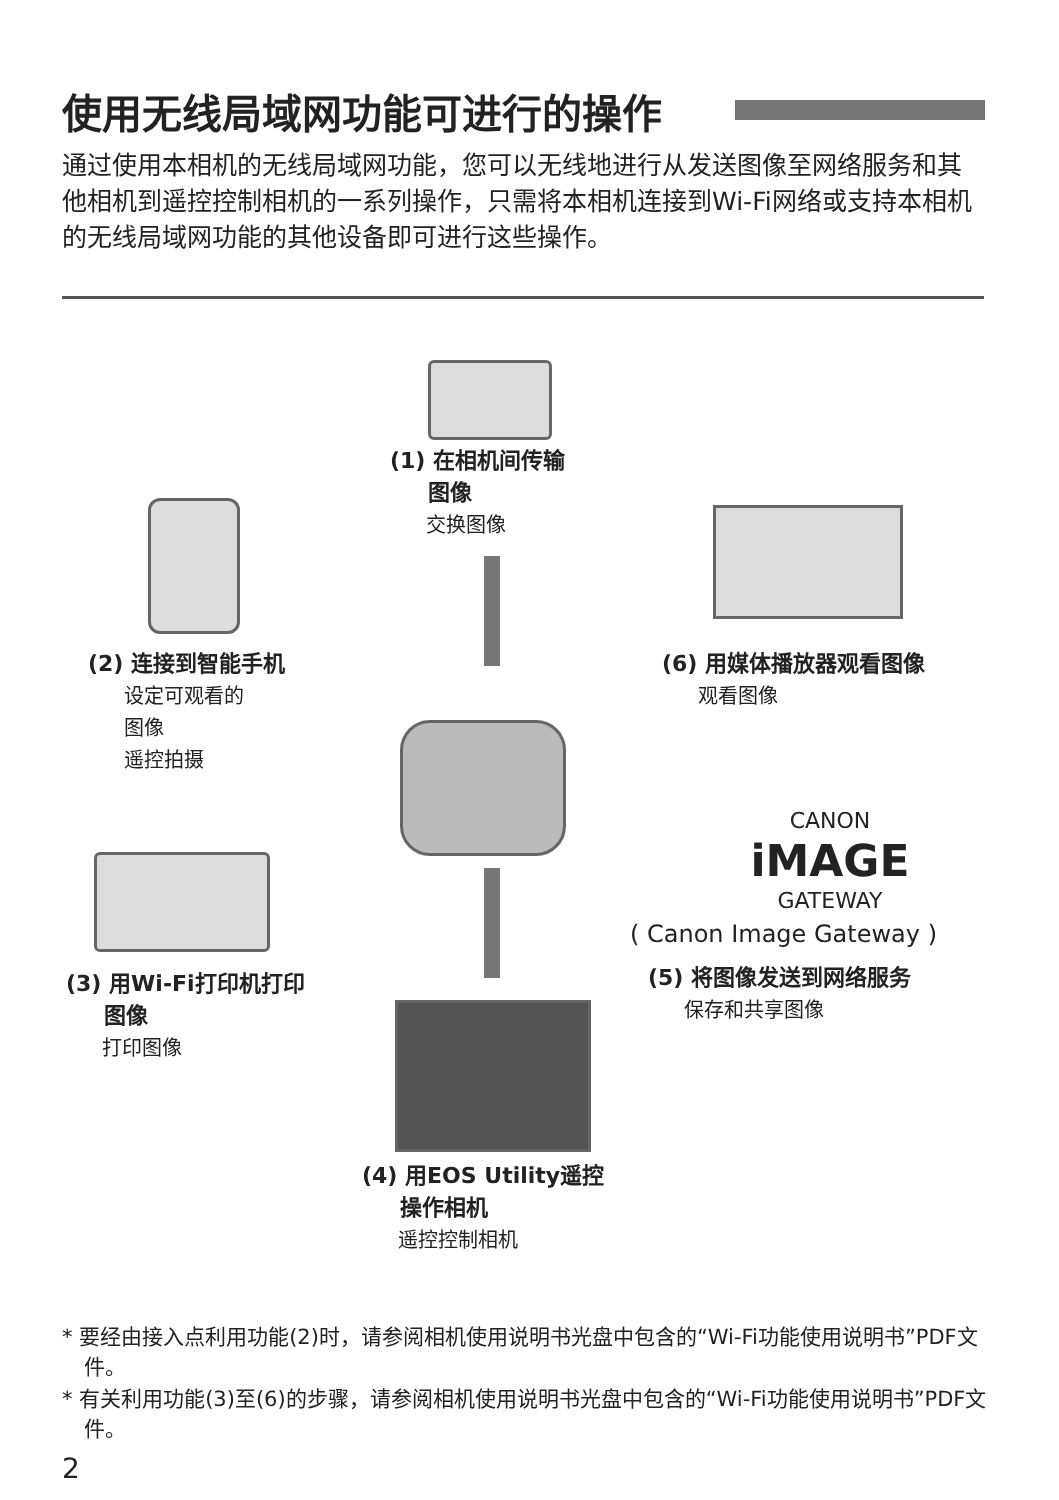使用无线局域网功能可进行的操作
通过使用本相机的无线局域网功能，您可以无线地进行从发送图像至网络服务和其他相机到遥控控制相机的一系列操作，只需将本相机连接到Wi-Fi网络或支持本相机的无线局域网功能的其他设备即可进行这些操作。
(1) 在相机间传输
图像
交换图像
(2) 连接到智能手机
设定可观看的
图像
遥控拍摄
(6) 用媒体播放器观看图像
观看图像
CANON
iMAGE
GATEWAY
( Canon Image Gateway )
(5) 将图像发送到网络服务
保存和共享图像
(3) 用Wi-Fi打印机打印
图像
打印图像
(4) 用EOS Utility遥控
操作相机
遥控控制相机
* 要经由接入点利用功能(2)时，请参阅相机使用说明书光盘中包含的“Wi-Fi功能使用说明书”PDF文件。
* 有关利用功能(3)至(6)的步骤，请参阅相机使用说明书光盘中包含的“Wi-Fi功能使用说明书”PDF文件。
2